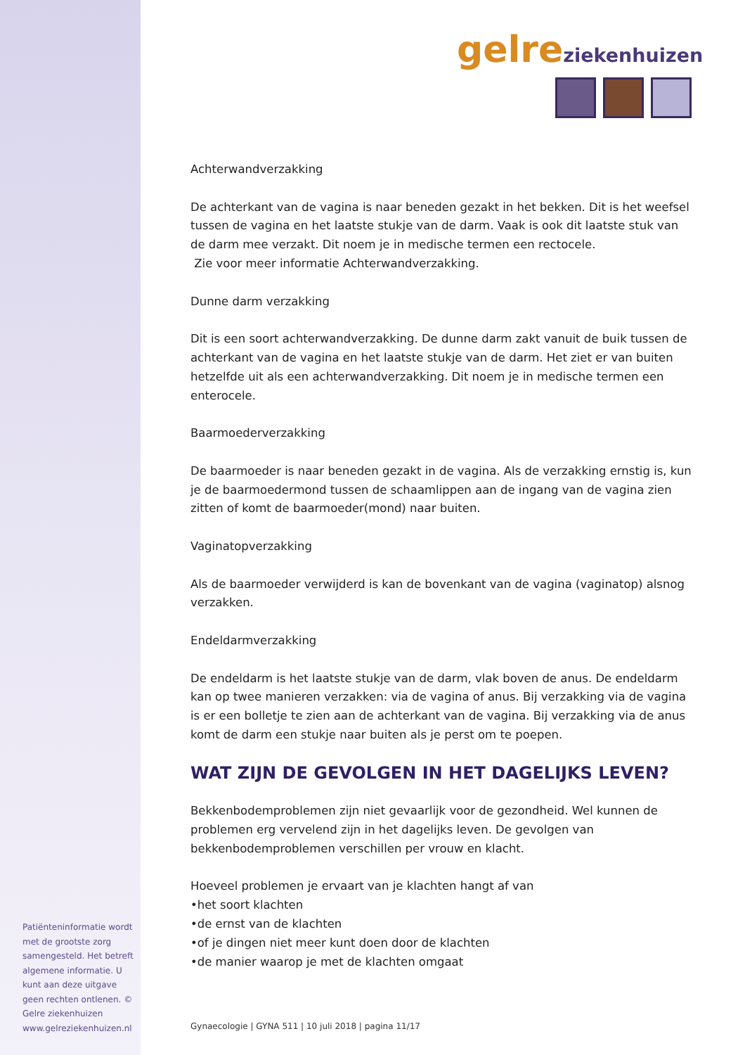gelre ziekenhuizen
Achterwandverzakking
De achterkant van de vagina is naar beneden gezakt in het bekken. Dit is het weefsel tussen de vagina en het laatste stukje van de darm. Vaak is ook dit laatste stuk van de darm mee verzakt. Dit noem je in medische termen een rectocele.
Zie voor meer informatie Achterwandverzakking.
Dunne darm verzakking
Dit is een soort achterwandverzakking. De dunne darm zakt vanuit de buik tussen de achterkant van de vagina en het laatste stukje van de darm. Het ziet er van buiten hetzelfde uit als een achterwandverzakking. Dit noem je in medische termen een enterocele.
Baarmoederverzakking
De baarmoeder is naar beneden gezakt in de vagina. Als de verzakking ernstig is, kun je de baarmoedermond tussen de schaamlippen aan de ingang van de vagina zien zitten of komt de baarmoeder(mond) naar buiten.
Vaginatopverzakking
Als de baarmoeder verwijderd is kan de bovenkant van de vagina (vaginatop) alsnog verzakken.
Endeldarmverzakking
De endeldarm is het laatste stukje van de darm, vlak boven de anus. De endeldarm kan op twee manieren verzakken: via de vagina of anus. Bij verzakking via de vagina is er een bolletje te zien aan de achterkant van de vagina. Bij verzakking via de anus komt de darm een stukje naar buiten als je perst om te poepen.
WAT ZIJN DE GEVOLGEN IN HET DAGELIJKS LEVEN?
Bekkenbodemproblemen zijn niet gevaarlijk voor de gezondheid. Wel kunnen de problemen erg vervelend zijn in het dagelijks leven. De gevolgen van bekkenbodemproblemen verschillen per vrouw en klacht.
Hoeveel problemen je ervaart van je klachten hangt af van
•het soort klachten
•de ernst van de klachten
•of je dingen niet meer kunt doen door de klachten
•de manier waarop je met de klachten omgaat
Patiënteninformatie wordt met de grootste zorg samengesteld. Het betreft algemene informatie. U kunt aan deze uitgave geen rechten ontlenen. © Gelre ziekenhuizen www.gelreziekenhuizen.nl
Gynaecologie | GYNA 511 | 10 juli 2018 | pagina 11/17